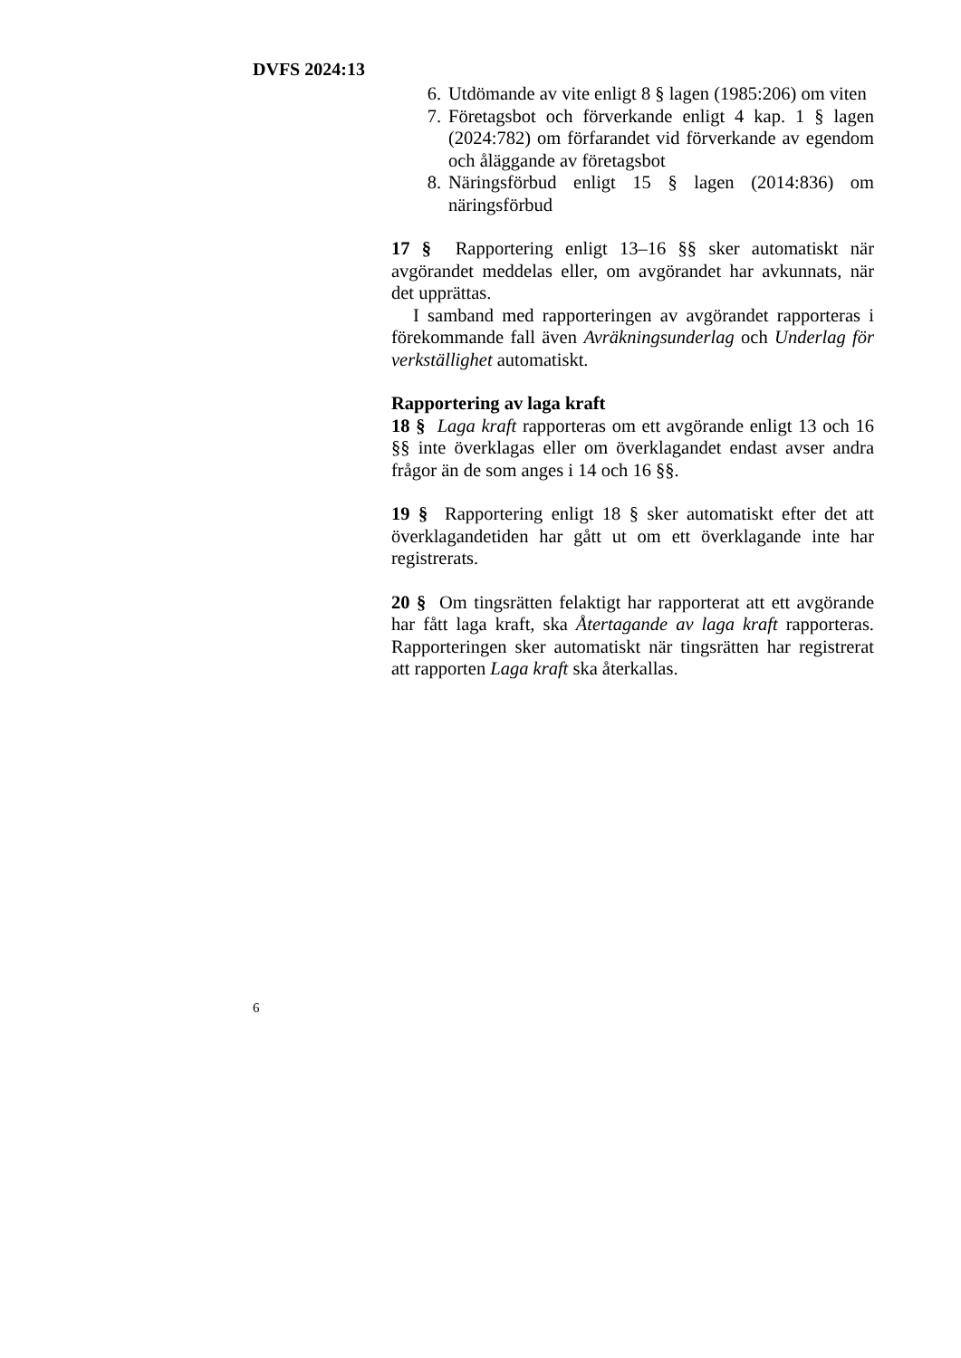DVFS 2024:13
6. Utdömande av vite enligt 8 § lagen (1985:206) om viten
7. Företagsbot och förverkande enligt 4 kap. 1 § lagen (2024:782) om förfarandet vid förverkande av egendom och åläggande av företagsbot
8. Näringsförbud enligt 15 § lagen (2014:836) om näringsförbud
17 § Rapportering enligt 13–16 §§ sker automatiskt när avgörandet meddelas eller, om avgörandet har avkunnats, när det upprättas.
I samband med rapporteringen av avgörandet rapporteras i förekommande fall även Avräkningsunderlag och Underlag för verkställighet automatiskt.
Rapportering av laga kraft
18 § Laga kraft rapporteras om ett avgörande enligt 13 och 16 §§ inte överklagas eller om överklagandet endast avser andra frågor än de som anges i 14 och 16 §§.
19 § Rapportering enligt 18 § sker automatiskt efter det att överklagandetiden har gått ut om ett överklagande inte har registrerats.
20 § Om tingsrätten felaktigt har rapporterat att ett avgörande har fått laga kraft, ska Återtagande av laga kraft rapporteras. Rapporteringen sker automatiskt när tingsrätten har registrerat att rapporten Laga kraft ska återkallas.
6